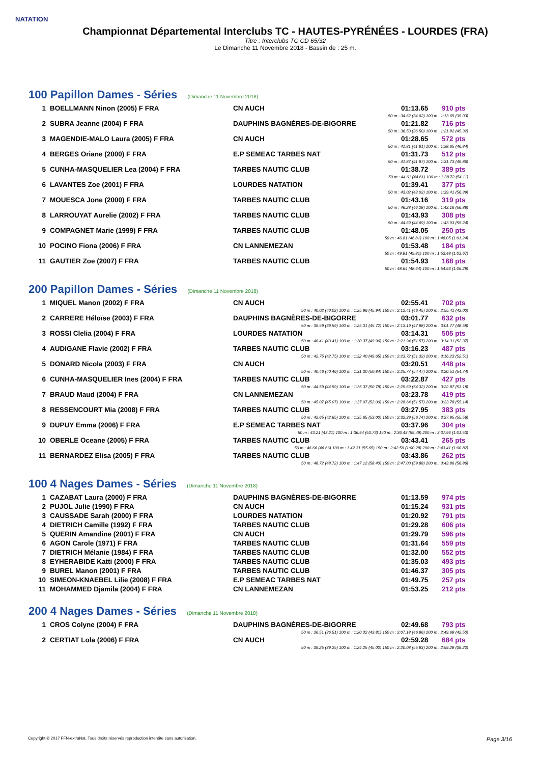NATATION
Championnat Départemental Interclubs TC - HAUTES-PYRÉNÉES - LOURDES (FRA)
Titre : Interclubs TC CD 65/32
Le Dimanche 11 Novembre 2018 - Bassin de : 25 m.
100 Papillon Dames - Séries (Dimanche 11 Novembre 2018)
| 1 | BOELLMANN Ninon (2005) F FRA | CN AUCH | 01:13.65 | 910 pts |
| 50 m : 34.62 (34.62) 100 m : 1:13.65 (39.03) | | | | |
| 2 | SUBRA Jeanne (2004) F FRA | DAUPHINS BAGNÈRES-DE-BIGORRE | 01:21.82 | 716 pts |
| 50 m : 36.50 (36.50) 100 m : 1:21.82 (45.32) | | | | |
| 3 | MAGENDIE-MALO Laura (2005) F FRA | CN AUCH | 01:28.65 | 572 pts |
| 50 m : 41.81 (41.81) 100 m : 1:28.65 (46.84) | | | | |
| 4 | BERGES Oriane (2000) F FRA | E.P SEMEAC TARBES NAT | 01:31.73 | 512 pts |
| 50 m : 41.87 (41.87) 100 m : 1:31.73 (49.86) | | | | |
| 5 | CUNHA-MASQUELIER Lea (2004) F FRA | TARBES NAUTIC CLUB | 01:38.72 | 389 pts |
| 50 m : 44.61 (44.61) 100 m : 1:38.72 (54.11) | | | | |
| 6 | LAVANTES Zoe (2001) F FRA | LOURDES NATATION | 01:39.41 | 377 pts |
| 50 m : 43.02 (43.02) 100 m : 1:39.41 (56.39) | | | | |
| 7 | MOUESCA Jone (2000) F FRA | TARBES NAUTIC CLUB | 01:43.16 | 319 pts |
| 50 m : 46.28 (46.28) 100 m : 1:43.16 (56.88) | | | | |
| 8 | LARROUYAT Aurelie (2002) F FRA | TARBES NAUTIC CLUB | 01:43.93 | 308 pts |
| 50 m : 44.69 (44.69) 100 m : 1:43.93 (59.24) | | | | |
| 9 | COMPAGNET Marie (1999) F FRA | TARBES NAUTIC CLUB | 01:48.05 | 250 pts |
| 50 m : 46.81 (46.81) 100 m : 1:48.05 (1:01.24) | | | | |
| 10 | POCINO Fiona (2006) F FRA | CN LANNEMEZAN | 01:53.48 | 184 pts |
| 50 m : 49.81 (49.81) 100 m : 1:53.48 (1:03.67) | | | | |
| 11 | GAUTIER Zoe (2007) F FRA | TARBES NAUTIC CLUB | 01:54.93 | 168 pts |
| 50 m : 48.64 (48.64) 100 m : 1:54.93 (1:06.29) | | | | |
200 Papillon Dames - Séries (Dimanche 11 Novembre 2018)
| 1 | MIQUEL Manon (2002) F FRA | CN AUCH | 02:55.41 | 702 pts |
| 50 m : 40.02 (40.02) 100 m : 1:25.96 (45.94) 150 m : 2:12.41 (46.45) 200 m : 2:55.41 (43.00) | | | | |
| 2 | CARRERE Héloïse (2003) F FRA | DAUPHINS BAGNÈRES-DE-BIGORRE | 03:01.77 | 632 pts |
| 50 m : 39.59 (39.59) 100 m : 1:25.31 (45.72) 150 m : 2:13.19 (47.88) 200 m : 3:01.77 (48.58) | | | | |
| 3 | ROSSI Clelia (2004) F FRA | LOURDES NATATION | 03:14.31 | 505 pts |
| 50 m : 40.41 (40.41) 100 m : 1:30.37 (49.96) 150 m : 2:21.94 (51.57) 200 m : 3:14.31 (52.37) | | | | |
| 4 | AUDIGANE Flavie (2002) F FRA | TARBES NAUTIC CLUB | 03:16.23 | 487 pts |
| 50 m : 42.75 (42.75) 100 m : 1:32.40 (49.65) 150 m : 2:23.72 (51.32) 200 m : 3:16.23 (52.51) | | | | |
| 5 | DONARD Nicola (2003) F FRA | CN AUCH | 03:20.51 | 448 pts |
| 50 m : 40.46 (40.46) 100 m : 1:31.30 (50.84) 150 m : 2:25.77 (54.47) 200 m : 3:20.51 (54.74) | | | | |
| 6 | CUNHA-MASQUELIER Ines (2004) F FRA | TARBES NAUTIC CLUB | 03:22.87 | 427 pts |
| 50 m : 44.59 (44.59) 100 m : 1:35.37 (50.78) 150 m : 2:29.69 (54.32) 200 m : 3:22.87 (53.18) | | | | |
| 7 | BRAUD Maud (2004) F FRA | CN LANNEMEZAN | 03:23.78 | 419 pts |
| 50 m : 45.07 (45.07) 100 m : 1:37.07 (52.00) 150 m : 2:28.64 (51.57) 200 m : 3:23.78 (55.14) | | | | |
| 8 | RESSENCOURT Mia (2008) F FRA | TARBES NAUTIC CLUB | 03:27.95 | 383 pts |
| 50 m : 42.65 (42.65) 100 m : 1:35.65 (53.00) 150 m : 2:32.39 (56.74) 200 m : 3:27.95 (55.56) | | | | |
| 9 | DUPUY Emma (2006) F FRA | E.P SEMEAC TARBES NAT | 03:37.96 | 304 pts |
| 50 m : 43.21 (43.21) 100 m : 1:36.94 (53.73) 150 m : 2:36.43 (59.49) 200 m : 3:37.96 (1:01.53) | | | | |
| 10 | OBERLE Oceane (2005) F FRA | TARBES NAUTIC CLUB | 03:43.41 | 265 pts |
| 50 m : 46.66 (46.66) 100 m : 1:42.31 (55.65) 150 m : 2:42.59 (1:00.28) 200 m : 3:43.41 (1:00.82) | | | | |
| 11 | BERNARDEZ Elisa (2005) F FRA | TARBES NAUTIC CLUB | 03:43.86 | 262 pts |
| 50 m : 48.72 (48.72) 100 m : 1:47.12 (58.40) 150 m : 2:47.00 (59.88) 200 m : 3:43.86 (56.86) | | | | |
100 4 Nages Dames - Séries (Dimanche 11 Novembre 2018)
| 1 | CAZABAT Laura (2000) F FRA | DAUPHINS BAGNÈRES-DE-BIGORRE | 01:13.59 | 974 pts |
| 2 | PUJOL Julie (1990) F FRA | CN AUCH | 01:15.24 | 931 pts |
| 3 | CAUSSADE Sarah (2000) F FRA | LOURDES NATATION | 01:20.92 | 791 pts |
| 4 | DIETRICH Camille (1992) F FRA | TARBES NAUTIC CLUB | 01:29.28 | 606 pts |
| 5 | QUERIN Amandine (2001) F FRA | CN AUCH | 01:29.79 | 596 pts |
| 6 | AGON Carole (1971) F FRA | TARBES NAUTIC CLUB | 01:31.64 | 559 pts |
| 7 | DIETRICH Mélanie (1984) F FRA | TARBES NAUTIC CLUB | 01:32.00 | 552 pts |
| 8 | EYHERABIDE Katti (2000) F FRA | TARBES NAUTIC CLUB | 01:35.03 | 493 pts |
| 9 | BUREL Manon (2001) F FRA | TARBES NAUTIC CLUB | 01:46.37 | 305 pts |
| 10 | SIMEON-KNAEBEL Lilie (2008) F FRA | E.P SEMEAC TARBES NAT | 01:49.75 | 257 pts |
| 11 | MOHAMMED Djamila (2004) F FRA | CN LANNEMEZAN | 01:53.25 | 212 pts |
200 4 Nages Dames - Séries (Dimanche 11 Novembre 2018)
| 1 | CROS Colyne (2004) F FRA | DAUPHINS BAGNÈRES-DE-BIGORRE | 02:49.68 | 793 pts |
| 50 m : 36.51 (36.51) 100 m : 1:20.32 (43.81) 150 m : 2:07.18 (46.86) 200 m : 2:49.68 (42.50) | | | | |
| 2 | CERTIAT Lola (2006) F FRA | CN AUCH | 02:59.28 | 684 pts |
| 50 m : 39.25 (39.25) 100 m : 1:24.25 (45.00) 150 m : 2:20.08 (55.83) 200 m : 2:59.28 (39.20) | | | | |
Copyright © 2017 FFN-extraNat. Tous droits réservés reproduction interdite sans autorisation. Page 3/16